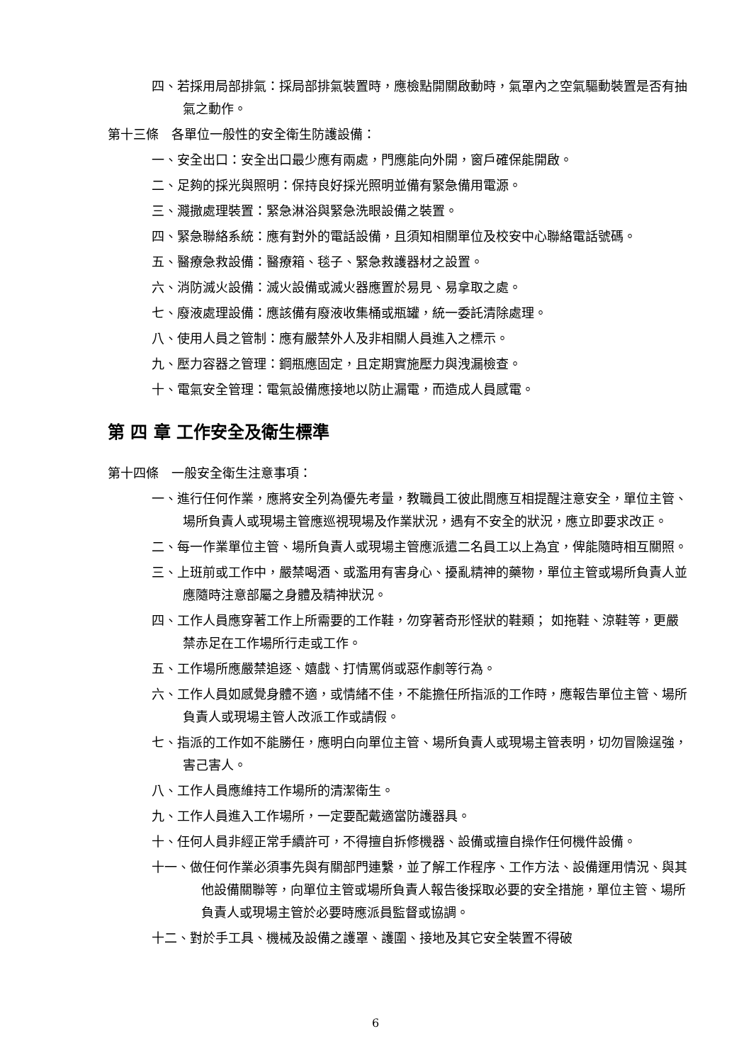四、若採用局部排氣：採局部排氣裝置時，應檢點開關啟動時，氣罩內之空氣驅動裝置是否有抽氣之動作。
第十三條　各單位一般性的安全衛生防護設備：
一、安全出口：安全出口最少應有兩處，門應能向外開，窗戶確保能開啟。
二、足夠的採光與照明：保持良好採光照明並備有緊急備用電源。
三、濺撒處理裝置：緊急淋浴與緊急洗眼設備之裝置。
四、緊急聯絡系統：應有對外的電話設備，且須知相關單位及校安中心聯絡電話號碼。
五、醫療急救設備：醫療箱、毯子、緊急救護器材之設置。
六、消防滅火設備：滅火設備或滅火器應置於易見、易拿取之處。
七、廢液處理設備：應該備有廢液收集桶或瓶罐，統一委託清除處理。
八、使用人員之管制：應有嚴禁外人及非相關人員進入之標示。
九、壓力容器之管理：鋼瓶應固定，且定期實施壓力與洩漏檢查。
十、電氣安全管理：電氣設備應接地以防止漏電，而造成人員感電。
第 四 章 工作安全及衛生標準
第十四條　一般安全衛生注意事項：
一、進行任何作業，應將安全列為優先考量，教職員工彼此間應互相提醒注意安全，單位主管、場所負責人或現場主管應巡視現場及作業狀況，遇有不安全的狀況，應立即要求改正。
二、每一作業單位主管、場所負責人或現場主管應派遣二名員工以上為宜，俾能隨時相互關照。
三、上班前或工作中，嚴禁喝酒、或濫用有害身心、擾亂精神的藥物，單位主管或場所負責人並應隨時注意部屬之身體及精神狀況。
四、工作人員應穿著工作上所需要的工作鞋，勿穿著奇形怪狀的鞋類； 如拖鞋、涼鞋等，更嚴禁赤足在工作場所行走或工作。
五、工作場所應嚴禁追逐、嬉戲、打情罵俏或惡作劇等行為。
六、工作人員如感覺身體不適，或情緒不佳，不能擔任所指派的工作時，應報告單位主管、場所負責人或現場主管人改派工作或請假。
七、指派的工作如不能勝任，應明白向單位主管、場所負責人或現場主管表明，切勿冒險逞強，害己害人。
八、工作人員應維持工作場所的清潔衛生。
九、工作人員進入工作場所，一定要配戴適當防護器具。
十、任何人員非經正常手續許可，不得擅自拆修機器、設備或擅自操作任何機件設備。
十一、做任何作業必須事先與有關部門連繫，並了解工作程序、工作方法、設備運用情況、與其他設備關聯等，向單位主管或場所負責人報告後採取必要的安全措施，單位主管、場所負責人或現場主管於必要時應派員監督或協調。
十二、對於手工具、機械及設備之護罩、護圍、接地及其它安全裝置不得破
6